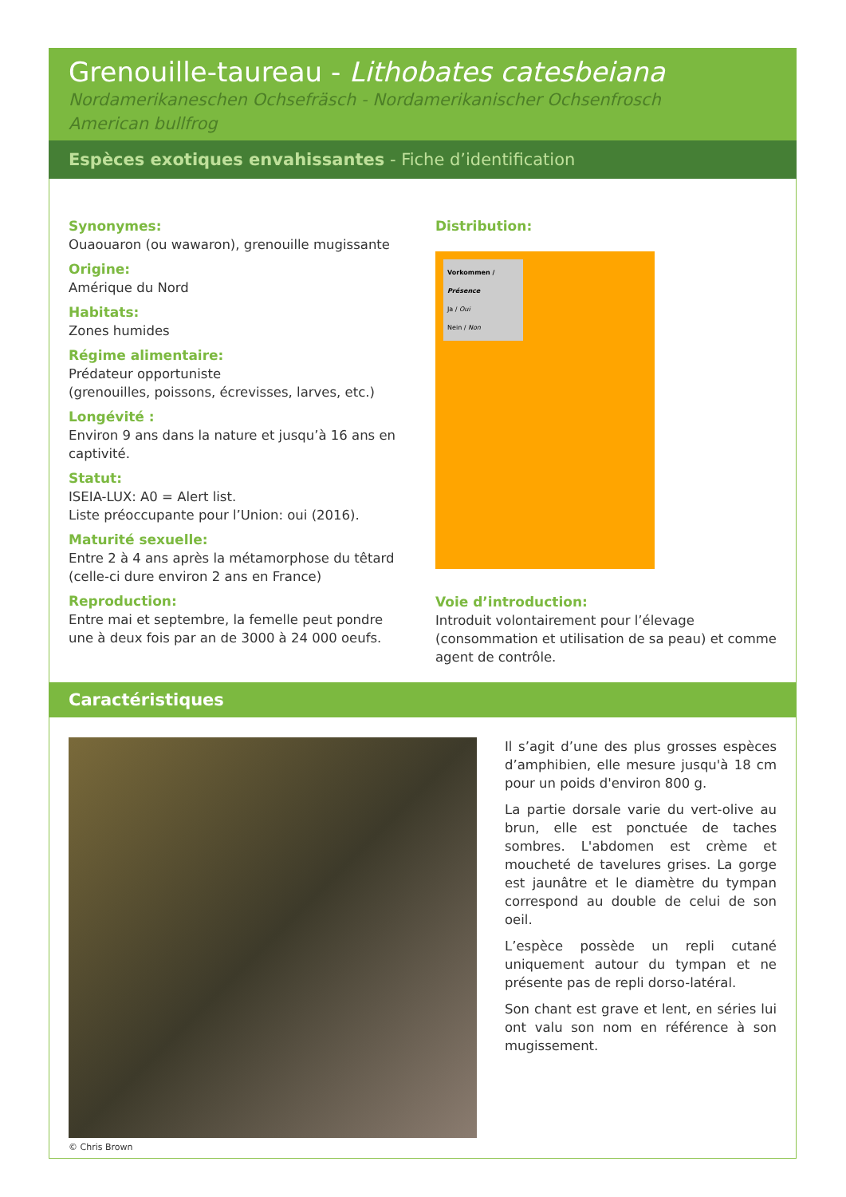Grenouille-taureau - Lithobates catesbeiana
Nordamerikaneschen Ochsefräsch - Nordamerikanischer Ochsenfrosch
American bullfrog
Espèces exotiques envahissantes - Fiche d’identification
Synonymes:
Ouaouaron (ou wawaron), grenouille mugissante
Origine:
Amérique du Nord
Habitats:
Zones humides
Régime alimentaire:
Prédateur opportuniste
(grenouilles, poissons, écrevisses, larves, etc.)
Longévité :
Environ 9 ans dans la nature et jusqu’à 16 ans en captivité.
Statut:
ISEIA-LUX: A0 = Alert list.
Liste préoccupante pour l’Union: oui (2016).
Maturité sexuelle:
Entre 2 à 4 ans après la métamorphose du têtard (celle-ci dure environ 2 ans en France)
Reproduction:
Entre mai et septembre, la femelle peut pondre une à deux fois par an de 3000 à 24 000 oeufs.
Distribution:
Vorkommen / Présence
Ja / Oui
Nein / Non
Voie d’introduction:
Introduit volontairement pour l’élevage (consommation et utilisation de sa peau) et comme agent de contrôle.
Caractéristiques
© Chris Brown
Il s’agit d’une des plus grosses espèces d’amphibien, elle mesure jusqu'à 18 cm pour un poids d'environ 800 g.
La partie dorsale varie du vert-olive au brun, elle est ponctuée de taches sombres. L'abdomen est crème et moucheté de tavelures grises. La gorge est jaunâtre et le diamètre du tympan correspond au double de celui de son oeil.
L’espèce possède un repli cutané uniquement autour du tympan et ne présente pas de repli dorso-latéral.
Son chant est grave et lent, en séries lui ont valu son nom en référence à son mugissement.